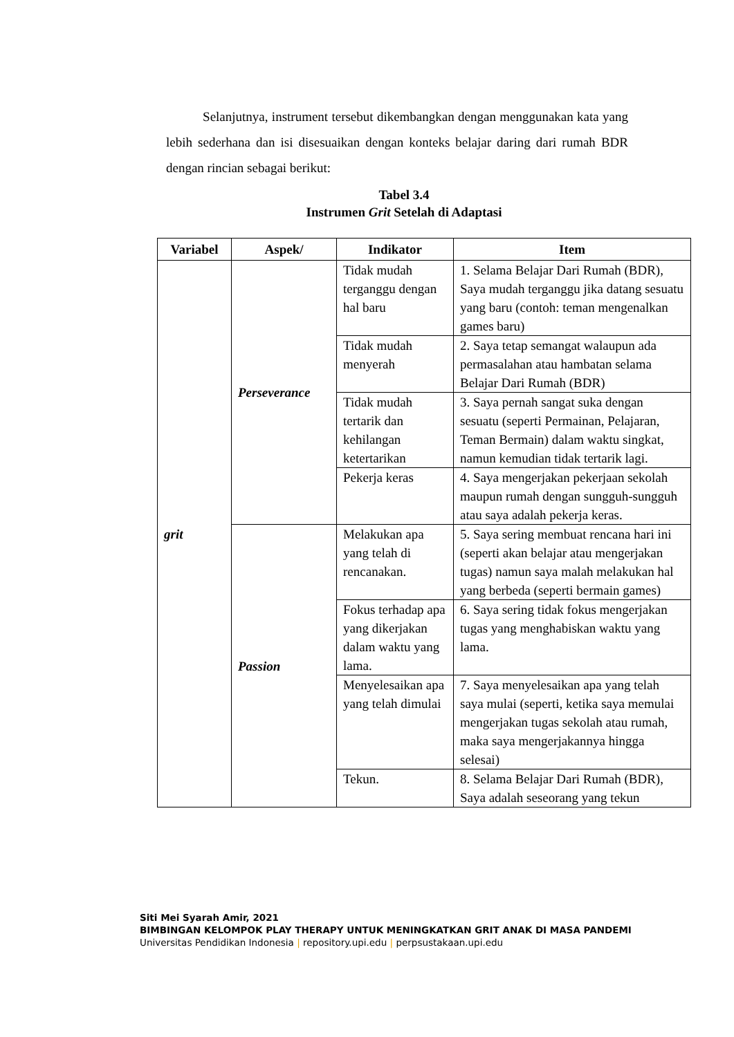Selanjutnya, instrument tersebut dikembangkan dengan menggunakan kata yang lebih sederhana dan isi disesuaikan dengan konteks belajar daring dari rumah BDR dengan rincian sebagai berikut:
Tabel 3.4
Instrumen Grit Setelah di Adaptasi
| Variabel | Aspek/ | Indikator | Item |
| --- | --- | --- | --- |
| grit | Perseverance | Tidak mudah terganggu dengan hal baru | 1. Selama Belajar Dari Rumah (BDR), Saya mudah terganggu jika datang sesuatu yang baru (contoh: teman mengenalkan games baru) |
| | | Tidak mudah menyerah | 2. Saya tetap semangat walaupun ada permasalahan atau hambatan selama Belajar Dari Rumah (BDR) |
| | | Tidak mudah tertarik dan kehilangan ketertarikan | 3. Saya pernah sangat suka dengan sesuatu (seperti Permainan, Pelajaran, Teman Bermain) dalam waktu singkat, namun kemudian tidak tertarik lagi. |
| | | Pekerja keras | 4. Saya mengerjakan pekerjaan sekolah maupun rumah dengan sungguh-sungguh atau saya adalah pekerja keras. |
| | Passion | Melakukan apa yang telah di rencanakan. | 5. Saya sering membuat rencana hari ini (seperti akan belajar atau mengerjakan tugas) namun saya malah melakukan hal yang berbeda (seperti bermain games) |
| | | Fokus terhadap apa yang dikerjakan dalam waktu yang lama. | 6. Saya sering tidak fokus mengerjakan tugas yang menghabiskan waktu yang lama. |
| | | Menyelesaikan apa yang telah dimulai | 7. Saya menyelesaikan apa yang telah saya mulai (seperti, ketika saya memulai mengerjakan tugas sekolah atau rumah, maka saya mengerjakannya hingga selesai) |
| | | Tekun. | 8. Selama Belajar Dari Rumah (BDR), Saya adalah seseorang yang tekun |
Siti Mei Syarah Amir, 2021
BIMBINGAN KELOMPOK PLAY THERAPY UNTUK MENINGKATKAN GRIT ANAK DI MASA PANDEMI
Universitas Pendidikan Indonesia | repository.upi.edu | perpsustakaan.upi.edu